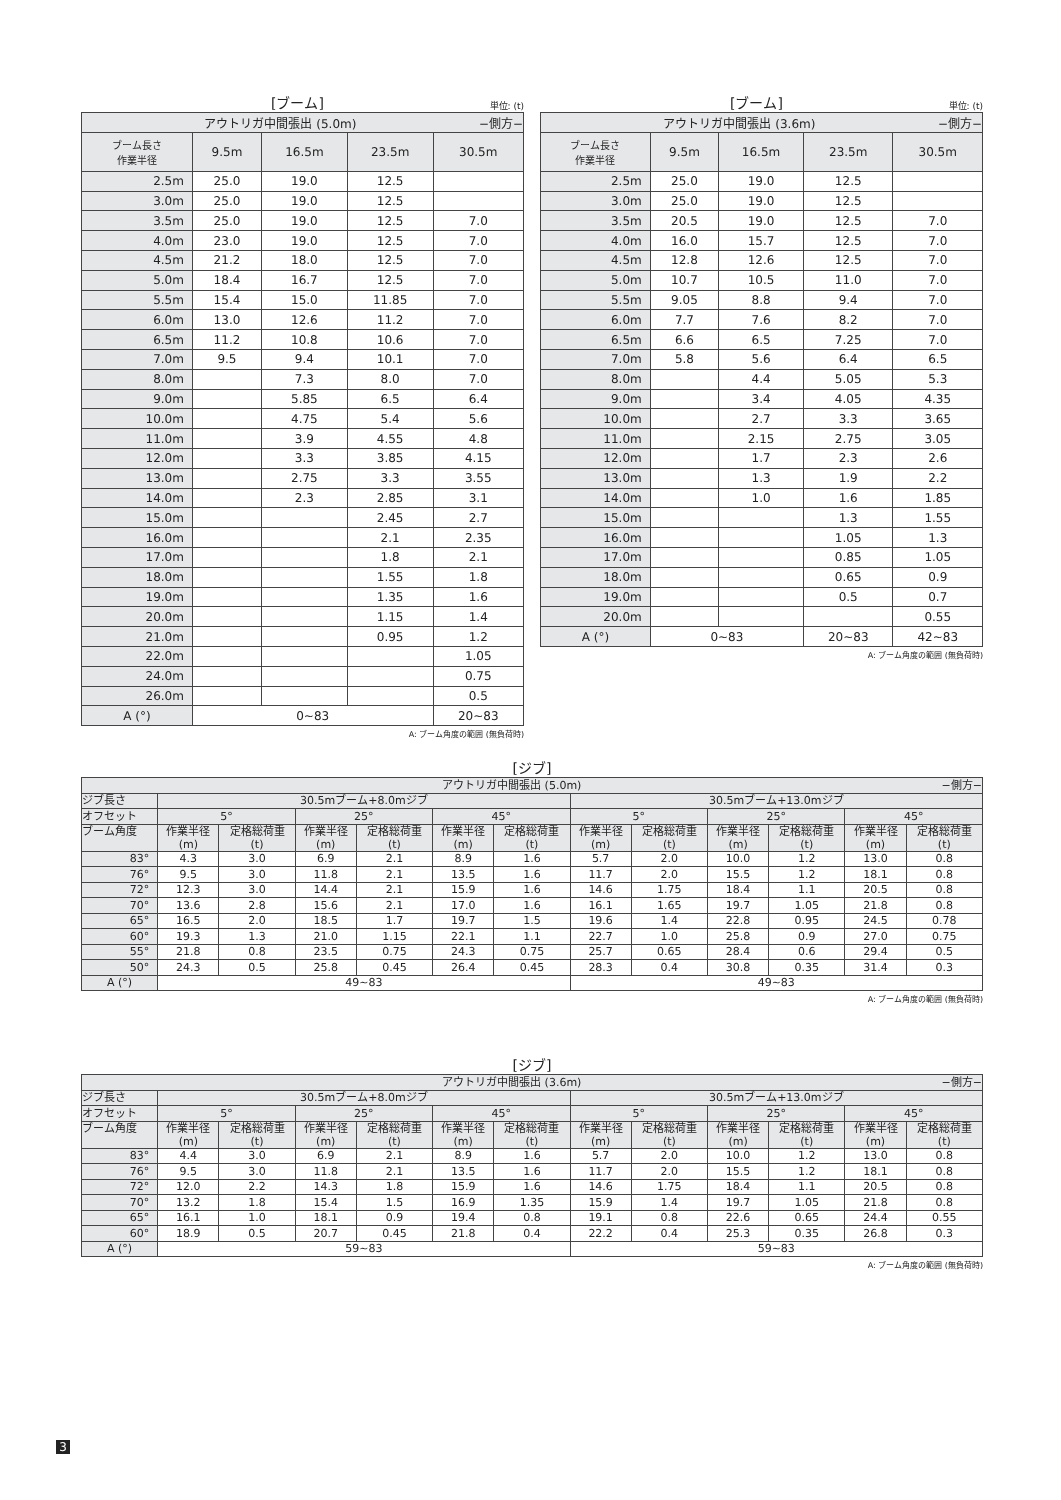[ブーム] 単位: (t)
| アウトリガ中間張出 (5.0m) −側方− | | | | |
| ブーム長さ 作業半径 | 9.5m | 16.5m | 23.5m | 30.5m |
| 2.5m | 25.0 | 19.0 | 12.5 | |
| 3.0m | 25.0 | 19.0 | 12.5 | |
| 3.5m | 25.0 | 19.0 | 12.5 | 7.0 |
| 4.0m | 23.0 | 19.0 | 12.5 | 7.0 |
| 4.5m | 21.2 | 18.0 | 12.5 | 7.0 |
| 5.0m | 18.4 | 16.7 | 12.5 | 7.0 |
| 5.5m | 15.4 | 15.0 | 11.85 | 7.0 |
| 6.0m | 13.0 | 12.6 | 11.2 | 7.0 |
| 6.5m | 11.2 | 10.8 | 10.6 | 7.0 |
| 7.0m | 9.5 | 9.4 | 10.1 | 7.0 |
| 8.0m | | 7.3 | 8.0 | 7.0 |
| 9.0m | | 5.85 | 6.5 | 6.4 |
| 10.0m | | 4.75 | 5.4 | 5.6 |
| 11.0m | | 3.9 | 4.55 | 4.8 |
| 12.0m | | 3.3 | 3.85 | 4.15 |
| 13.0m | | 2.75 | 3.3 | 3.55 |
| 14.0m | | 2.3 | 2.85 | 3.1 |
| 15.0m | | | 2.45 | 2.7 |
| 16.0m | | | 2.1 | 2.35 |
| 17.0m | | | 1.8 | 2.1 |
| 18.0m | | | 1.55 | 1.8 |
| 19.0m | | | 1.35 | 1.6 |
| 20.0m | | | 1.15 | 1.4 |
| 21.0m | | | 0.95 | 1.2 |
| 22.0m | | | | 1.05 |
| 24.0m | | | | 0.75 |
| 26.0m | | | | 0.5 |
| A (°) | 0~83 | | | 20~83 |
A: ブーム角度の範囲 (無負荷時)
[ブーム] 単位: (t)
| アウトリガ中間張出 (3.6m) −側方− | | | | |
| ブーム長さ 作業半径 | 9.5m | 16.5m | 23.5m | 30.5m |
| 2.5m | 25.0 | 19.0 | 12.5 | |
| 3.0m | 25.0 | 19.0 | 12.5 | |
| 3.5m | 20.5 | 19.0 | 12.5 | 7.0 |
| 4.0m | 16.0 | 15.7 | 12.5 | 7.0 |
| 4.5m | 12.8 | 12.6 | 12.5 | 7.0 |
| 5.0m | 10.7 | 10.5 | 11.0 | 7.0 |
| 5.5m | 9.05 | 8.8 | 9.4 | 7.0 |
| 6.0m | 7.7 | 7.6 | 8.2 | 7.0 |
| 6.5m | 6.6 | 6.5 | 7.25 | 7.0 |
| 7.0m | 5.8 | 5.6 | 6.4 | 6.5 |
| 8.0m | | 4.4 | 5.05 | 5.3 |
| 9.0m | | 3.4 | 4.05 | 4.35 |
| 10.0m | | 2.7 | 3.3 | 3.65 |
| 11.0m | | 2.15 | 2.75 | 3.05 |
| 12.0m | | 1.7 | 2.3 | 2.6 |
| 13.0m | | 1.3 | 1.9 | 2.2 |
| 14.0m | | 1.0 | 1.6 | 1.85 |
| 15.0m | | | 1.3 | 1.55 |
| 16.0m | | | 1.05 | 1.3 |
| 17.0m | | | 0.85 | 1.05 |
| 18.0m | | | 0.65 | 0.9 |
| 19.0m | | | 0.5 | 0.7 |
| 20.0m | | | | 0.55 |
| A (°) | 0~83 | | 20~83 | 42~83 |
A: ブーム角度の範囲 (無負荷時)
[ジブ]
| アウトリガ中間張出 (5.0m) −側方− | | | | | | | | | | | | |
| ジブ長さ | 30.5mブーム+8.0mジブ | | | | | | 30.5mブーム+13.0mジブ | | | | | |
| オフセット | 5° | | 25° | | 45° | | 5° | | 25° | | 45° | |
| ブーム角度 | 作業半径 (m) | 定格総荷重 (t) | 作業半径 (m) | 定格総荷重 (t) | 作業半径 (m) | 定格総荷重 (t) | 作業半径 (m) | 定格総荷重 (t) | 作業半径 (m) | 定格総荷重 (t) | 作業半径 (m) | 定格総荷重 (t) |
| 83° | 4.3 | 3.0 | 6.9 | 2.1 | 8.9 | 1.6 | 5.7 | 2.0 | 10.0 | 1.2 | 13.0 | 0.8 |
| 76° | 9.5 | 3.0 | 11.8 | 2.1 | 13.5 | 1.6 | 11.7 | 2.0 | 15.5 | 1.2 | 18.1 | 0.8 |
| 72° | 12.3 | 3.0 | 14.4 | 2.1 | 15.9 | 1.6 | 14.6 | 1.75 | 18.4 | 1.1 | 20.5 | 0.8 |
| 70° | 13.6 | 2.8 | 15.6 | 2.1 | 17.0 | 1.6 | 16.1 | 1.65 | 19.7 | 1.05 | 21.8 | 0.8 |
| 65° | 16.5 | 2.0 | 18.5 | 1.7 | 19.7 | 1.5 | 19.6 | 1.4 | 22.8 | 0.95 | 24.5 | 0.78 |
| 60° | 19.3 | 1.3 | 21.0 | 1.15 | 22.1 | 1.1 | 22.7 | 1.0 | 25.8 | 0.9 | 27.0 | 0.75 |
| 55° | 21.8 | 0.8 | 23.5 | 0.75 | 24.3 | 0.75 | 25.7 | 0.65 | 28.4 | 0.6 | 29.4 | 0.5 |
| 50° | 24.3 | 0.5 | 25.8 | 0.45 | 26.4 | 0.45 | 28.3 | 0.4 | 30.8 | 0.35 | 31.4 | 0.3 |
| A (°) | 49~83 | | | | | | 49~83 | | | | | |
A: ブーム角度の範囲 (無負荷時)
[ジブ]
| アウトリガ中間張出 (3.6m) −側方− | | | | | | | | | | | | |
| ジブ長さ | 30.5mブーム+8.0mジブ | | | | | | 30.5mブーム+13.0mジブ | | | | | |
| オフセット | 5° | | 25° | | 45° | | 5° | | 25° | | 45° | |
| ブーム角度 | 作業半径 (m) | 定格総荷重 (t) | 作業半径 (m) | 定格総荷重 (t) | 作業半径 (m) | 定格総荷重 (t) | 作業半径 (m) | 定格総荷重 (t) | 作業半径 (m) | 定格総荷重 (t) | 作業半径 (m) | 定格総荷重 (t) |
| 83° | 4.4 | 3.0 | 6.9 | 2.1 | 8.9 | 1.6 | 5.7 | 2.0 | 10.0 | 1.2 | 13.0 | 0.8 |
| 76° | 9.5 | 3.0 | 11.8 | 2.1 | 13.5 | 1.6 | 11.7 | 2.0 | 15.5 | 1.2 | 18.1 | 0.8 |
| 72° | 12.0 | 2.2 | 14.3 | 1.8 | 15.9 | 1.6 | 14.6 | 1.75 | 18.4 | 1.1 | 20.5 | 0.8 |
| 70° | 13.2 | 1.8 | 15.4 | 1.5 | 16.9 | 1.35 | 15.9 | 1.4 | 19.7 | 1.05 | 21.8 | 0.8 |
| 65° | 16.1 | 1.0 | 18.1 | 0.9 | 19.4 | 0.8 | 19.1 | 0.8 | 22.6 | 0.65 | 24.4 | 0.55 |
| 60° | 18.9 | 0.5 | 20.7 | 0.45 | 21.8 | 0.4 | 22.2 | 0.4 | 25.3 | 0.35 | 26.8 | 0.3 |
| A (°) | 59~83 | | | | | | 59~83 | | | | | |
A: ブーム角度の範囲 (無負荷時)
3